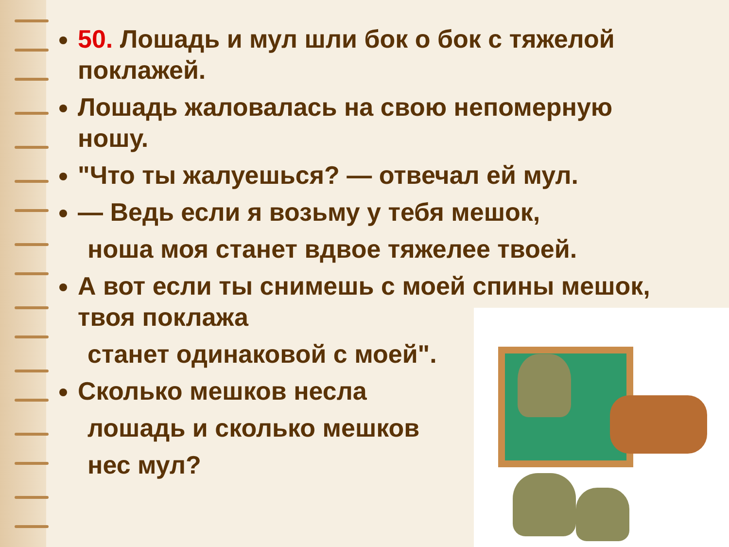50. Лошадь и мул шли бок о бок с тяжелой поклажей.
Лошадь жаловалась на свою непомерную ношу.
"Что ты жалуешься? — отвечал ей мул.
— Ведь если я возьму у тебя мешок,
ноша моя станет вдвое тяжелее твоей.
А вот если ты снимешь с моей спины мешок, твоя поклажа
станет одинаковой с моей".
Сколько мешков несла
лошадь и сколько мешков
нес мул?